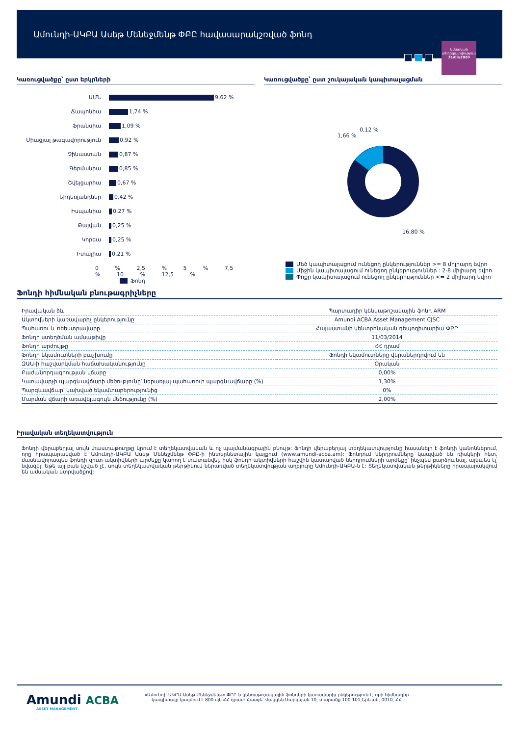Ամունդի-ԱԿԲԱ Ասեթ Մենեջմենթ ՓԲԸ հավասարակշռված ֆոնդ
Ամսական տեղեկատվություն
31/03/2020
Կառուցվածքը՝ ըստ երկրների
ԱՄՆ 9,62 %
Ճապոնիա 1,74 %
Ֆրանսիա 1,09 %
Միացյալ թագավորություն 0,92 %
Չինաստան 0,87 %
Գերմանիա 0,85 %
Շվեյցարիա 0,67 %
Նիդեռլանդներ 0,42 %
Իսպանիա 0,27 %
Թայվան 0,25 %
Կորեա 0,25 %
Իտալիա 0,21 %
0 % 2,5 % 5 % 7,5 % 10 % 12,5 %
Ֆոնդ
Կառուցվածքը՝ ըստ շուկայական կապիտալացման
0,12 %
1,66 %
16,80 %
Մեծ կապիտալացում ունեցող ընկերություններ >= 8 միլիարդ եվրո
Միջին կապիտալացում ունեցող ընկերություններ : 2-8 միլիարդ եվրո
Փոքր կապիտալացում ունեցող ընկերություններ <= 2 միլիարդ եվրո
Ֆոնդի հիմնական բնութագրիչները
| Իրավական ձև | Պարտադիր կենսաթոշակային ֆոնդ ARM |
| Ակտիվների կառավարիչ ընկերությունը | Amundi ACBA Asset Management CJSC |
| Պահառու և ռեեստրավարը | Հայաստանի կենտրոնական դեպոզիտարիա ՓԲԸ |
| Ֆոնդի ստեղծման ամսաթիվը | 11/03/2014 |
| Ֆոնդի արժույթը | ՀՀ դրամ |
| Ֆոնդի եկամուտների բաշխումը | Ֆոնդի եկամուտները վերաներդրվում են |
| ԶԱԱ-ի հաշվարկման հաճախականությունը | Օրական |
| Բաժանորդագրության վճարը | 0,00% |
| Կառավարչի պարգևավճարի մեծությունը՝ ներառյալ պահառուի պարգևավճարը (%) | 1,30% |
| Պարգևավճար՝ կախված եկամտաբերությունից | 0% |
| Մարման վճարի առավելագույն մեծությունը (%) | 2,00% |
Իրավական տեղեկատվություն
Ֆոնդի վերաբերյալ սույն փաստաթուղթը կրում է տեղեկատվական և ոչ պայմանագրային բնույթ: Ֆոնդի վերաբերյալ տեղեկատվությունը հասանելի է ֆոնդի կանոններում, որը հրապարակված է Ամունդի-ԱԿԲԱ Ասեթ Մենեջմենթ ՓԲԸ-ի ինտերնետային կայքում (www.amundi-acba.am): Ֆոնդում ներդրումները կապված են ռիսկերի հետ, մասնավորապես ֆոնդի զուտ ակտիվների արժեքը կարող է տատանվել, իսկ ֆոնդի ակտիվների հաշվին կատարված ներդրումների արժեքը՝ ինչպես բարձրանալ, այնպես էլ՝ նվազել: Եթե այլ բան նշված չէ, սույն տեղեկատվական թերթիկում ներառված տեղեկատվության աղբյուրը Ամունդի-ԱԿԲԱ-ն է: Տեղեկատվական թերթիկները հրապարակվում են ամսական կտրվածքով:
Amundi ACBA
ASSET MANAGEMENT
«Ամունդի-ԱԿԲԱ Ասեթ Մենեջմենթ» ՓԲԸ-ն կենսաթոշակային ֆոնդերի կառավարիչ ընկերություն է, որի հիմնադիր կապիտալը կազմում է 800 մլն ՀՀ դրամ: Հասցե՝ Վազգեն Սարգսյան 10, տարածք 100-101,Երևան, 0010, ՀՀ